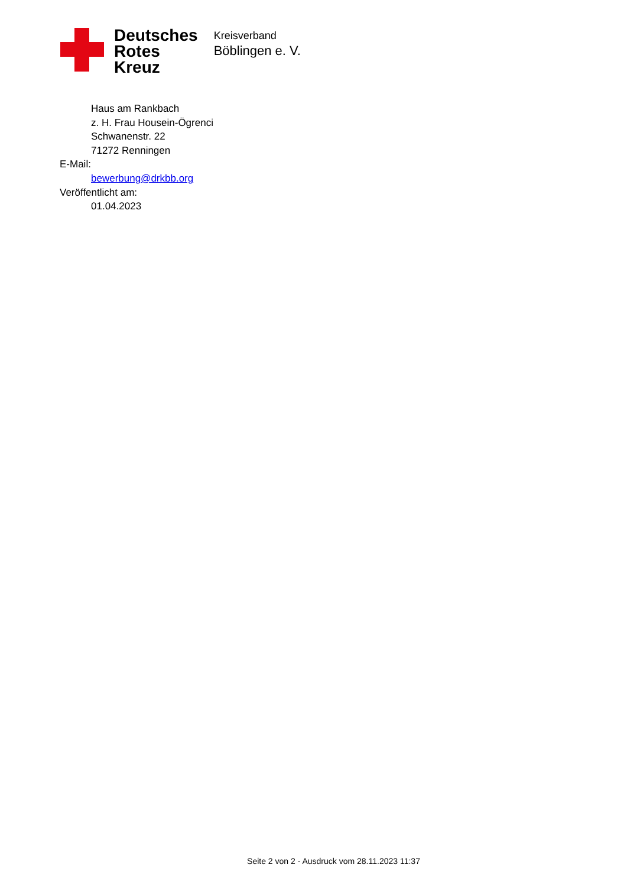Deutsches
Rotes
Kreuz
Kreisverband
Böblingen e. V.
Haus am Rankbach
z. H. Frau Housein-Ögrenci
Schwanenstr. 22
71272 Renningen
E-Mail:
bewerbung@drkbb.org
Veröffentlicht am:
01.04.2023
Seite 2 von 2 - Ausdruck vom 28.11.2023 11:37